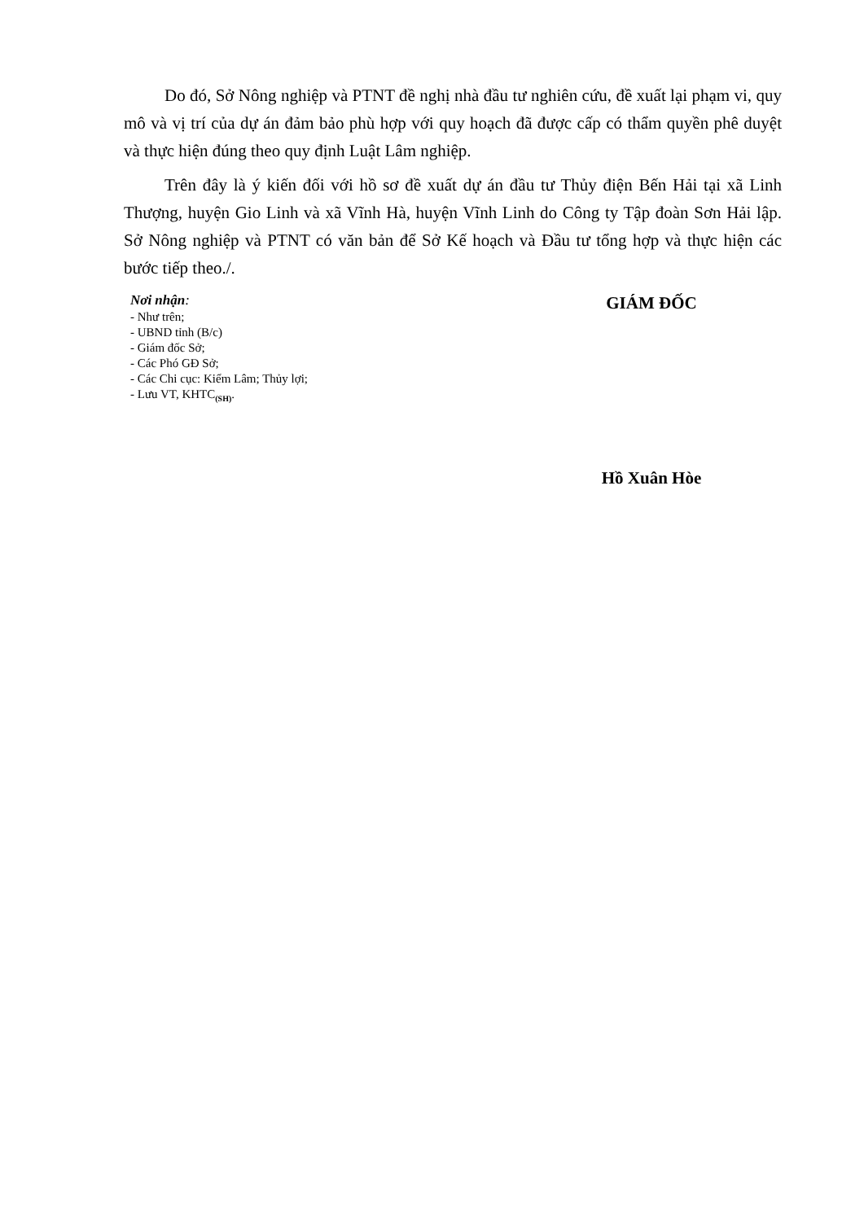Do đó, Sở Nông nghiệp và PTNT đề nghị nhà đầu tư nghiên cứu, đề xuất lại phạm vi, quy mô và vị trí của dự án đảm bảo phù hợp với quy hoạch đã được cấp có thẩm quyền phê duyệt và thực hiện đúng theo quy định Luật Lâm nghiệp.
Trên đây là ý kiến đối với hồ sơ đề xuất dự án đầu tư Thủy điện Bến Hải tại xã Linh Thượng, huyện Gio Linh và xã Vĩnh Hà, huyện Vĩnh Linh do Công ty Tập đoàn Sơn Hải lập. Sở Nông nghiệp và PTNT có văn bản để Sở Kế hoạch và Đầu tư tổng hợp và thực hiện các bước tiếp theo./.
Nơi nhận:
- Như trên;
- UBND tỉnh (B/c)
- Giám đốc Sở;
- Các Phó GĐ Sở;
- Các Chi cục: Kiểm Lâm; Thủy lợi;
- Lưu VT, KHTC<sub>(SH)</sub>.
GIÁM ĐỐC
Hồ Xuân Hòe